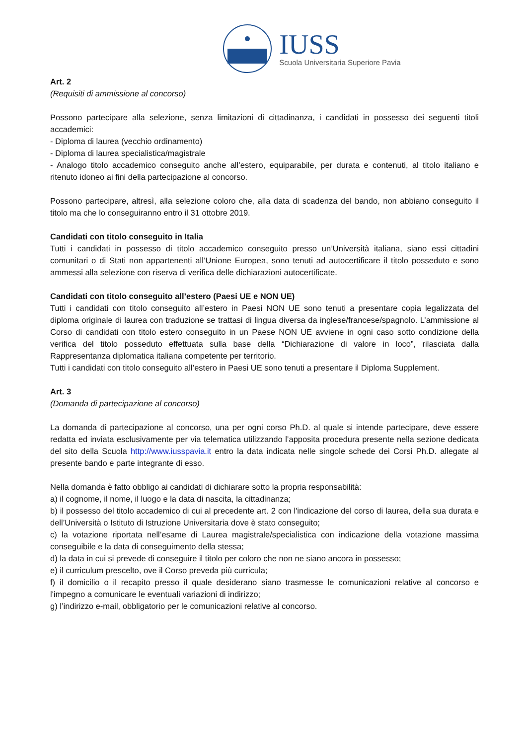IUSS
Scuola Universitaria Superiore Pavia
Art. 2
(Requisiti di ammissione al concorso)
Possono partecipare alla selezione, senza limitazioni di cittadinanza, i candidati in possesso dei seguenti titoli accademici:
- Diploma di laurea (vecchio ordinamento)
- Diploma di laurea specialistica/magistrale
- Analogo titolo accademico conseguito anche all’estero, equiparabile, per durata e contenuti, al titolo italiano e ritenuto idoneo ai fini della partecipazione al concorso.
Possono partecipare, altresì, alla selezione coloro che, alla data di scadenza del bando, non abbiano conseguito il titolo ma che lo conseguiranno entro il 31 ottobre 2019.
Candidati con titolo conseguito in Italia
Tutti i candidati in possesso di titolo accademico conseguito presso un’Università italiana, siano essi cittadini comunitari o di Stati non appartenenti all’Unione Europea, sono tenuti ad autocertificare il titolo posseduto e sono ammessi alla selezione con riserva di verifica delle dichiarazioni autocertificate.
Candidati con titolo conseguito all’estero (Paesi UE e NON UE)
Tutti i candidati con titolo conseguito all’estero in Paesi NON UE sono tenuti a presentare copia legalizzata del diploma originale di laurea con traduzione se trattasi di lingua diversa da inglese/francese/spagnolo. L’ammissione al Corso di candidati con titolo estero conseguito in un Paese NON UE avviene in ogni caso sotto condizione della verifica del titolo posseduto effettuata sulla base della “Dichiarazione di valore in loco”, rilasciata dalla Rappresentanza diplomatica italiana competente per territorio.
Tutti i candidati con titolo conseguito all’estero in Paesi UE sono tenuti a presentare il Diploma Supplement.
Art. 3
(Domanda di partecipazione al concorso)
La domanda di partecipazione al concorso, una per ogni corso Ph.D. al quale si intende partecipare, deve essere redatta ed inviata esclusivamente per via telematica utilizzando l’apposita procedura presente nella sezione dedicata del sito della Scuola http://www.iusspavia.it entro la data indicata nelle singole schede dei Corsi Ph.D. allegate al presente bando e parte integrante di esso.
Nella domanda è fatto obbligo ai candidati di dichiarare sotto la propria responsabilità:
a) il cognome, il nome, il luogo e la data di nascita, la cittadinanza;
b) il possesso del titolo accademico di cui al precedente art. 2 con l'indicazione del corso di laurea, della sua durata e dell’Università o Istituto di Istruzione Universitaria dove è stato conseguito;
c) la votazione riportata nell’esame di Laurea magistrale/specialistica con indicazione della votazione massima conseguibile e la data di conseguimento della stessa;
d) la data in cui si prevede di conseguire il titolo per coloro che non ne siano ancora in possesso;
e) il curriculum prescelto, ove il Corso preveda più curricula;
f) il domicilio o il recapito presso il quale desiderano siano trasmesse le comunicazioni relative al concorso e l'impegno a comunicare le eventuali variazioni di indirizzo;
g) l’indirizzo e-mail, obbligatorio per le comunicazioni relative al concorso.